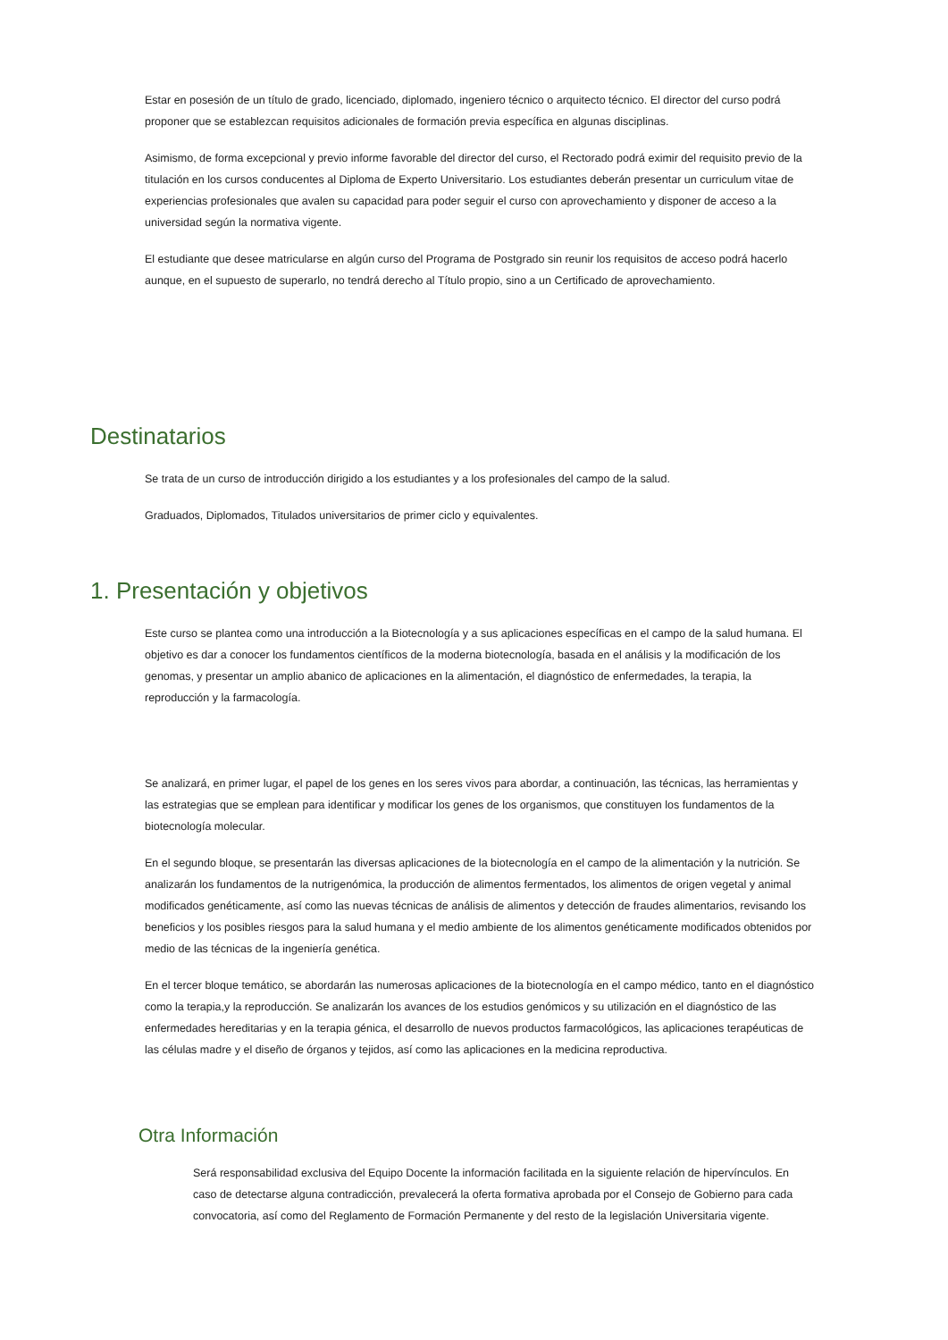Estar en posesión de un título de grado, licenciado, diplomado, ingeniero técnico o arquitecto técnico. El director del curso podrá proponer que se establezcan requisitos adicionales de formación previa específica en algunas disciplinas.
Asimismo, de forma excepcional y previo informe favorable del director del curso, el Rectorado podrá eximir del requisito previo de la titulación en los cursos conducentes al Diploma de Experto Universitario. Los estudiantes deberán presentar un curriculum vitae de experiencias profesionales que avalen su capacidad para poder seguir el curso con aprovechamiento y disponer de acceso a la universidad según la normativa vigente.
El estudiante que desee matricularse en algún curso del Programa de Postgrado sin reunir los requisitos de acceso podrá hacerlo aunque, en el supuesto de superarlo, no tendrá derecho al Título propio, sino a un Certificado de aprovechamiento.
Destinatarios
Se trata de un curso de introducción dirigido a los estudiantes y a los profesionales del campo de la salud.
Graduados, Diplomados, Titulados universitarios de primer ciclo y equivalentes.
1. Presentación y objetivos
Este curso se plantea como una introducción a la Biotecnología y a sus aplicaciones específicas en el campo de la salud humana. El objetivo es dar a conocer los fundamentos científicos de la moderna biotecnología, basada en el análisis y la modificación de los genomas, y presentar un amplio abanico de aplicaciones en la alimentación, el diagnóstico de enfermedades, la terapia, la reproducción y la farmacología.
Se analizará, en primer lugar, el papel de los genes en los seres vivos para abordar, a continuación, las técnicas, las herramientas y las estrategias que se emplean para identificar y modificar los genes de los organismos, que constituyen los fundamentos de la biotecnología molecular.
En el segundo bloque, se presentarán las diversas aplicaciones de la biotecnología en el campo de la alimentación y la nutrición. Se analizarán los fundamentos de la nutrigenómica, la producción de alimentos fermentados, los alimentos de origen vegetal y animal modificados genéticamente, así como las nuevas técnicas de análisis de alimentos y detección de fraudes alimentarios, revisando los beneficios y los posibles riesgos para la salud humana y el medio ambiente de los alimentos genéticamente modificados obtenidos por medio de las técnicas de la ingeniería genética.
En el tercer bloque temático, se abordarán las numerosas aplicaciones de la biotecnología en el campo médico, tanto en el diagnóstico como la terapia,y la reproducción. Se analizarán los avances de los estudios genómicos y su utilización en el diagnóstico de las enfermedades hereditarias y en la terapia génica, el desarrollo de nuevos productos farmacológicos, las aplicaciones terapéuticas de las células madre y el diseño de órganos y tejidos, así como las aplicaciones en la medicina reproductiva.
Otra Información
Será responsabilidad exclusiva del Equipo Docente la información facilitada en la siguiente relación de hipervínculos. En caso de detectarse alguna contradicción, prevalecerá la oferta formativa aprobada por el Consejo de Gobierno para cada convocatoria, así como del Reglamento de Formación Permanente y del resto de la legislación Universitaria vigente.